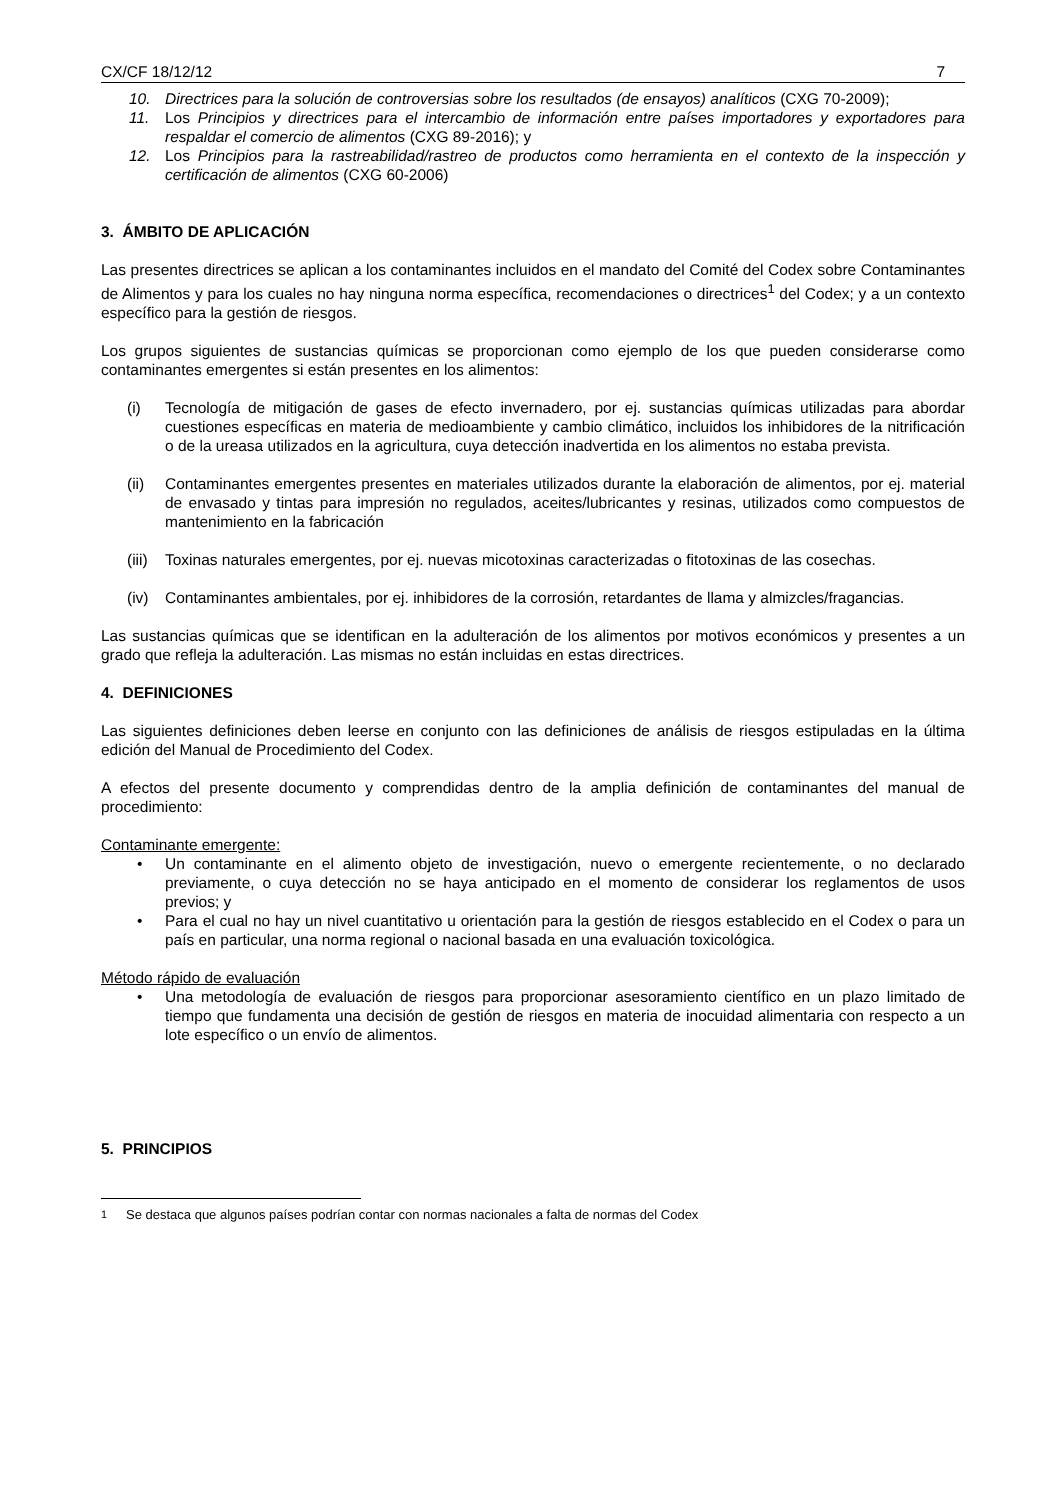CX/CF 18/12/12 7
10. Directrices para la solución de controversias sobre los resultados (de ensayos) analíticos (CXG 70-2009);
11. Los Principios y directrices para el intercambio de información entre países importadores y exportadores para respaldar el comercio de alimentos (CXG 89-2016); y
12. Los Principios para la rastreabilidad/rastreo de productos como herramienta en el contexto de la inspección y certificación de alimentos (CXG 60-2006)
3. ÁMBITO DE APLICACIÓN
Las presentes directrices se aplican a los contaminantes incluidos en el mandato del Comité del Codex sobre Contaminantes de Alimentos y para los cuales no hay ninguna norma específica, recomendaciones o directrices<sup>1</sup> del Codex; y a un contexto específico para la gestión de riesgos.
Los grupos siguientes de sustancias químicas se proporcionan como ejemplo de los que pueden considerarse como contaminantes emergentes si están presentes en los alimentos:
(i) Tecnología de mitigación de gases de efecto invernadero, por ej. sustancias químicas utilizadas para abordar cuestiones específicas en materia de medioambiente y cambio climático, incluidos los inhibidores de la nitrificación o de la ureasa utilizados en la agricultura, cuya detección inadvertida en los alimentos no estaba prevista.
(ii) Contaminantes emergentes presentes en materiales utilizados durante la elaboración de alimentos, por ej. material de envasado y tintas para impresión no regulados, aceites/lubricantes y resinas, utilizados como compuestos de mantenimiento en la fabricación
(iii) Toxinas naturales emergentes, por ej. nuevas micotoxinas caracterizadas o fitotoxinas de las cosechas.
(iv) Contaminantes ambientales, por ej. inhibidores de la corrosión, retardantes de llama y almizcles/fragancias.
Las sustancias químicas que se identifican en la adulteración de los alimentos por motivos económicos y presentes a un grado que refleja la adulteración. Las mismas no están incluidas en estas directrices.
4. DEFINICIONES
Las siguientes definiciones deben leerse en conjunto con las definiciones de análisis de riesgos estipuladas en la última edición del Manual de Procedimiento del Codex.
A efectos del presente documento y comprendidas dentro de la amplia definición de contaminantes del manual de procedimiento:
Contaminante emergente:
• Un contaminante en el alimento objeto de investigación, nuevo o emergente recientemente, o no declarado previamente, o cuya detección no se haya anticipado en el momento de considerar los reglamentos de usos previos; y
• Para el cual no hay un nivel cuantitativo u orientación para la gestión de riesgos establecido en el Codex o para un país en particular, una norma regional o nacional basada en una evaluación toxicológica.
Método rápido de evaluación
• Una metodología de evaluación de riesgos para proporcionar asesoramiento científico en un plazo limitado de tiempo que fundamenta una decisión de gestión de riesgos en materia de inocuidad alimentaria con respecto a un lote específico o un envío de alimentos.
5. PRINCIPIOS
<sup>1</sup> Se destaca que algunos países podrían contar con normas nacionales a falta de normas del Codex